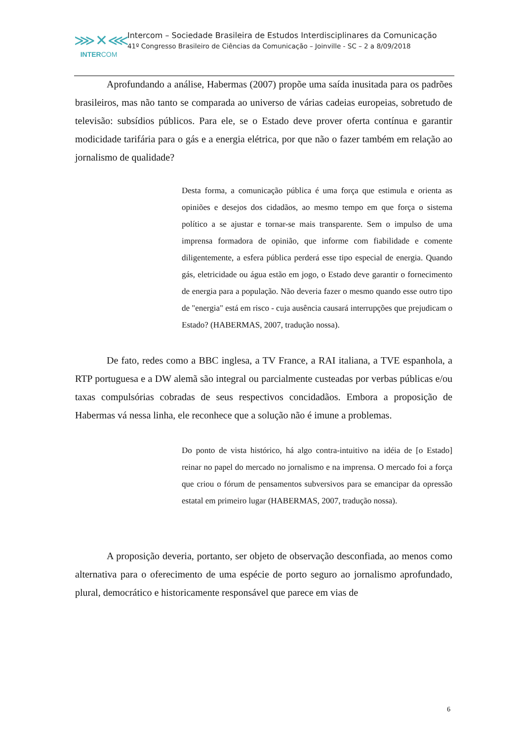⋙✕⋘
INTERCOM
Intercom – Sociedade Brasileira de Estudos Interdisciplinares da Comunicação
41º Congresso Brasileiro de Ciências da Comunicação – Joinville - SC – 2 a 8/09/2018
Aprofundando a análise, Habermas (2007) propõe uma saída inusitada para os padrões brasileiros, mas não tanto se comparada ao universo de várias cadeias europeias, sobretudo de televisão: subsídios públicos. Para ele, se o Estado deve prover oferta contínua e garantir modicidade tarifária para o gás e a energia elétrica, por que não o fazer também em relação ao jornalismo de qualidade?
Desta forma, a comunicação pública é uma força que estimula e orienta as opiniões e desejos dos cidadãos, ao mesmo tempo em que força o sistema político a se ajustar e tornar-se mais transparente. Sem o impulso de uma imprensa formadora de opinião, que informe com fiabilidade e comente diligentemente, a esfera pública perderá esse tipo especial de energia. Quando gás, eletricidade ou água estão em jogo, o Estado deve garantir o fornecimento de energia para a população. Não deveria fazer o mesmo quando esse outro tipo de "energia" está em risco - cuja ausência causará interrupções que prejudicam o Estado? (HABERMAS, 2007, tradução nossa).
De fato, redes como a BBC inglesa, a TV France, a RAI italiana, a TVE espanhola, a RTP portuguesa e a DW alemã são integral ou parcialmente custeadas por verbas públicas e/ou taxas compulsórias cobradas de seus respectivos concidadãos. Embora a proposição de Habermas vá nessa linha, ele reconhece que a solução não é imune a problemas.
Do ponto de vista histórico, há algo contra-intuitivo na idéia de [o Estado] reinar no papel do mercado no jornalismo e na imprensa. O mercado foi a força que criou o fórum de pensamentos subversivos para se emancipar da opressão estatal em primeiro lugar (HABERMAS, 2007, tradução nossa).
A proposição deveria, portanto, ser objeto de observação desconfiada, ao menos como alternativa para o oferecimento de uma espécie de porto seguro ao jornalismo aprofundado, plural, democrático e historicamente responsável que parece em vias de
6